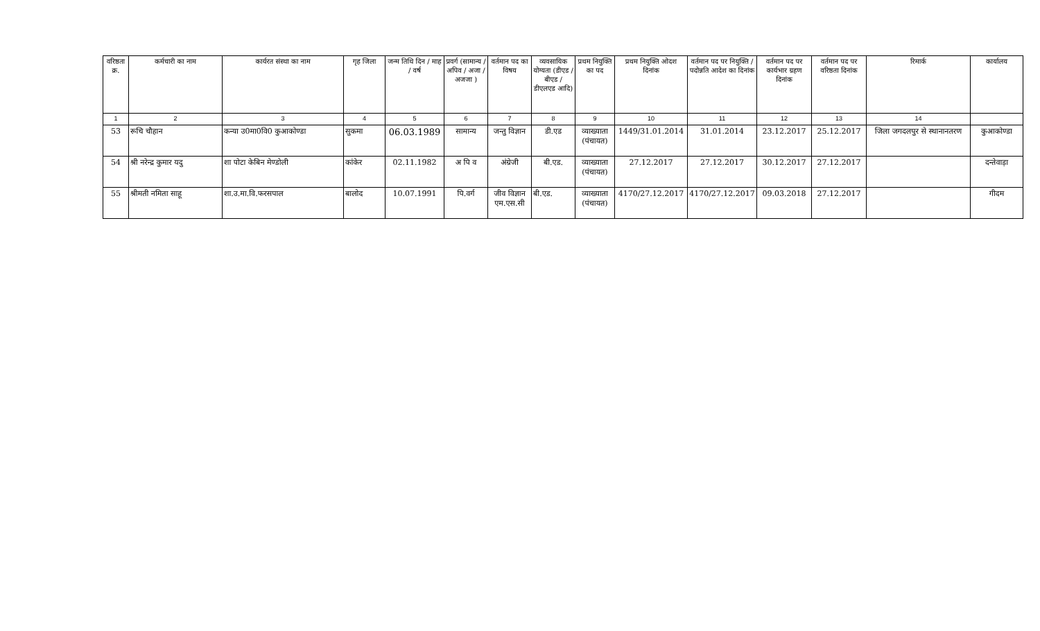| वरिष्ठता क्र. | कर्मचारी का नाम | कार्यरत संस्था का नाम | गृह जिला | जन्म तिथि दिन / माह / वर्ष | प्रवर्ग (सामान्य / अपिव / अजा / अजजा ) | वर्तमान पद का विषय | व्यवसायिक योग्यता (डीएड / बीएड / डीएलएड आदि) | प्रथम नियुक्ति का पद | प्रथम नियुक्ति ओदश दिनांक | वर्तमान पद पर नियुक्ति / पदोन्नति आदेश का दिनांक | वर्तमान पद पर कार्यभार ग्रहण दिनांक | वर्तमान पद पर वरिष्ठता दिनांक | रिमार्क | कार्यालय |
| --- | --- | --- | --- | --- | --- | --- | --- | --- | --- | --- | --- | --- | --- | --- |
| 1 | 2 | 3 | 4 | 5 | 6 | 7 | 8 | 9 | 10 | 11 | 12 | 13 | 14 | |
| 53 | रूचि चौहान | कन्या उ0मा0वि0 कुआकोण्डा | सुकमा | 06.03.1989 | सामान्य | जन्तु विज्ञान | डी.एड | व्याख्याता (पंचायत) | 1449/31.01.2014 | 31.01.2014 | 23.12.2017 | 25.12.2017 | जिला जगदलपुर से स्थानानतरण | कुआकोण्डा |
| 54 | श्री नरेन्द्र कुमार यदु | शा पोटा केबिन मेण्डोली | कांकेर | 02.11.1982 | अ पि व | अंग्रेजी | बी.एड. | व्याख्याता (पंचायत) | 27.12.2017 | 27.12.2017 | 30.12.2017 | 27.12.2017 | | दन्तेवाड़ा |
| 55 | श्रीमती नमिता साहू | शा.उ.मा.वि.फरसपाल | बालोद | 10.07.1991 | पि.वर्ग | जीव विज्ञान एम.एस.सी | बी.एड. | व्याख्याता (पंचायत) | 4170/27.12.2017 | 4170/27.12.2017 | 09.03.2018 | 27.12.2017 | | गीदम |